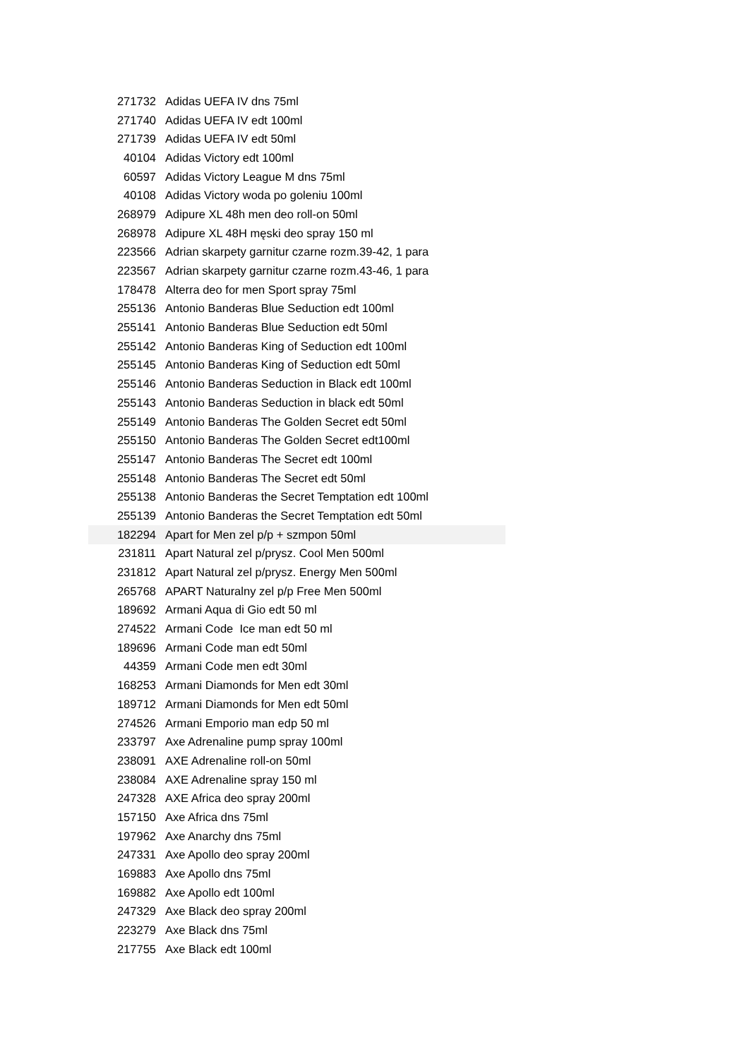| 271732 | Adidas UEFA IV dns 75ml |
| 271740 | Adidas UEFA IV edt 100ml |
| 271739 | Adidas UEFA IV edt 50ml |
| 40104 | Adidas Victory edt 100ml |
| 60597 | Adidas Victory League M dns 75ml |
| 40108 | Adidas Victory woda po goleniu 100ml |
| 268979 | Adipure XL 48h men deo roll-on 50ml |
| 268978 | Adipure XL 48H męski deo spray 150 ml |
| 223566 | Adrian skarpety garnitur czarne rozm.39-42, 1 para |
| 223567 | Adrian skarpety garnitur czarne rozm.43-46, 1 para |
| 178478 | Alterra deo for men Sport spray 75ml |
| 255136 | Antonio Banderas Blue Seduction edt 100ml |
| 255141 | Antonio Banderas Blue Seduction edt 50ml |
| 255142 | Antonio Banderas King of Seduction edt 100ml |
| 255145 | Antonio Banderas King of Seduction edt 50ml |
| 255146 | Antonio Banderas Seduction in Black edt 100ml |
| 255143 | Antonio Banderas Seduction in black edt 50ml |
| 255149 | Antonio Banderas The Golden Secret edt 50ml |
| 255150 | Antonio Banderas The Golden Secret edt100ml |
| 255147 | Antonio Banderas The Secret edt 100ml |
| 255148 | Antonio Banderas The Secret edt 50ml |
| 255138 | Antonio Banderas the Secret Temptation edt 100ml |
| 255139 | Antonio Banderas the Secret Temptation edt 50ml |
| 182294 | Apart for Men zel p/p + szmpon 50ml |
| 231811 | Apart Natural zel p/prysz. Cool Men 500ml |
| 231812 | Apart Natural zel p/prysz. Energy Men 500ml |
| 265768 | APART Naturalny zel p/p Free Men 500ml |
| 189692 | Armani Aqua di Gio edt 50 ml |
| 274522 | Armani Code Ice man edt 50 ml |
| 189696 | Armani Code man edt 50ml |
| 44359 | Armani Code men edt 30ml |
| 168253 | Armani Diamonds for Men edt 30ml |
| 189712 | Armani Diamonds for Men edt 50ml |
| 274526 | Armani Emporio man edp 50 ml |
| 233797 | Axe Adrenaline pump spray 100ml |
| 238091 | AXE Adrenaline roll-on 50ml |
| 238084 | AXE Adrenaline spray 150 ml |
| 247328 | AXE Africa deo spray 200ml |
| 157150 | Axe Africa dns 75ml |
| 197962 | Axe Anarchy dns 75ml |
| 247331 | Axe Apollo deo spray 200ml |
| 169883 | Axe Apollo dns 75ml |
| 169882 | Axe Apollo edt 100ml |
| 247329 | Axe Black deo spray 200ml |
| 223279 | Axe Black dns 75ml |
| 217755 | Axe Black edt 100ml |